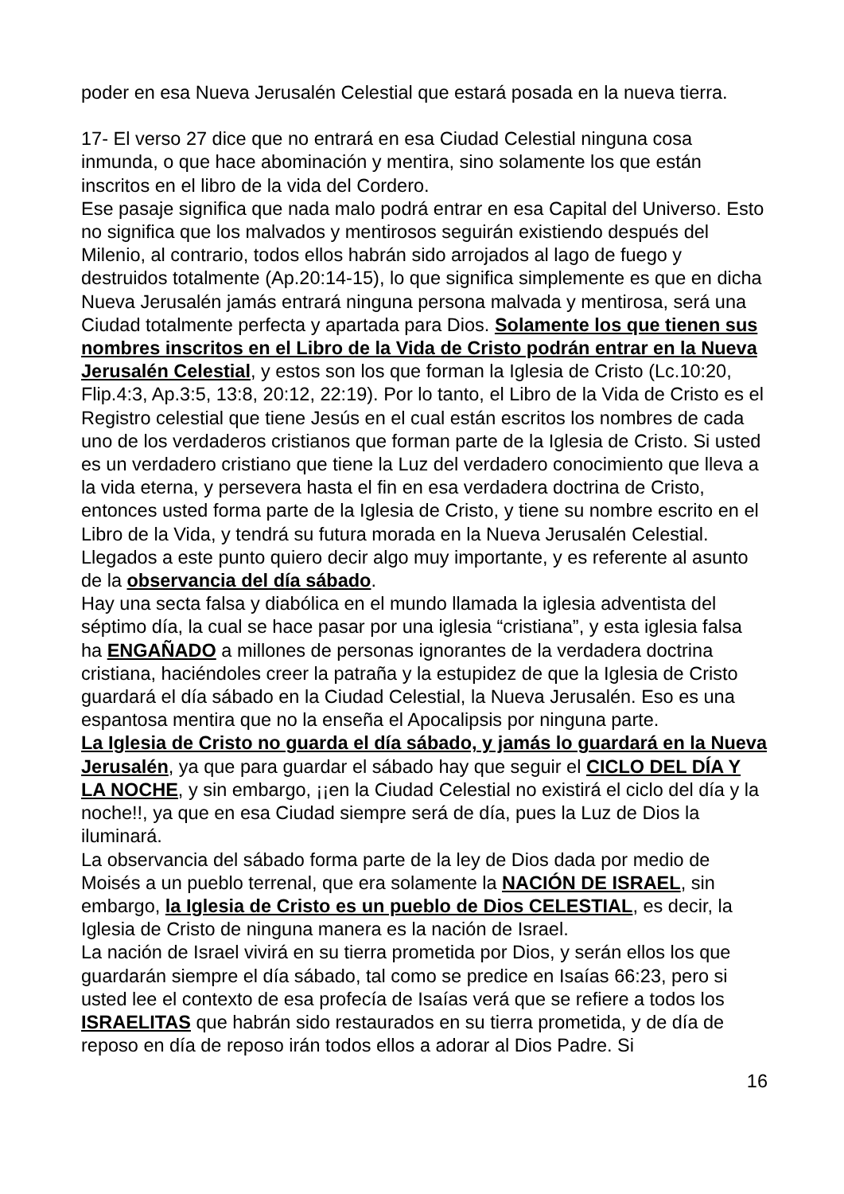poder en esa Nueva Jerusalén Celestial que estará posada en la nueva tierra.
17- El verso 27 dice que no entrará en esa Ciudad Celestial ninguna cosa inmunda, o que hace abominación y mentira, sino solamente los que están inscritos en el libro de la vida del Cordero.
Ese pasaje significa que nada malo podrá entrar en esa Capital del Universo. Esto no significa que los malvados y mentirosos seguirán existiendo después del Milenio, al contrario, todos ellos habrán sido arrojados al lago de fuego y destruidos totalmente (Ap.20:14-15), lo que significa simplemente es que en dicha Nueva Jerusalén jamás entrará ninguna persona malvada y mentirosa, será una Ciudad totalmente perfecta y apartada para Dios. Solamente los que tienen sus nombres inscritos en el Libro de la Vida de Cristo podrán entrar en la Nueva Jerusalén Celestial, y estos son los que forman la Iglesia de Cristo (Lc.10:20, Flip.4:3, Ap.3:5, 13:8, 20:12, 22:19). Por lo tanto, el Libro de la Vida de Cristo es el Registro celestial que tiene Jesús en el cual están escritos los nombres de cada uno de los verdaderos cristianos que forman parte de la Iglesia de Cristo. Si usted es un verdadero cristiano que tiene la Luz del verdadero conocimiento que lleva a la vida eterna, y persevera hasta el fin en esa verdadera doctrina de Cristo, entonces usted forma parte de la Iglesia de Cristo, y tiene su nombre escrito en el Libro de la Vida, y tendrá su futura morada en la Nueva Jerusalén Celestial.
Llegados a este punto quiero decir algo muy importante, y es referente al asunto de la observancia del día sábado.
Hay una secta falsa y diabólica en el mundo llamada la iglesia adventista del séptimo día, la cual se hace pasar por una iglesia “cristiana”, y esta iglesia falsa ha ENGAÑADO a millones de personas ignorantes de la verdadera doctrina cristiana, haciéndoles creer la patraña y la estupidez de que la Iglesia de Cristo guardará el día sábado en la Ciudad Celestial, la Nueva Jerusalén. Eso es una espantosa mentira que no la enseña el Apocalipsis por ninguna parte.
La Iglesia de Cristo no guarda el día sábado, y jamás lo guardará en la Nueva Jerusalén, ya que para guardar el sábado hay que seguir el CICLO DEL DÍA Y LA NOCHE, y sin embargo, ¡¡en la Ciudad Celestial no existirá el ciclo del día y la noche!!, ya que en esa Ciudad siempre será de día, pues la Luz de Dios la iluminará.
La observancia del sábado forma parte de la ley de Dios dada por medio de Moisés a un pueblo terrenal, que era solamente la NACIÓN DE ISRAEL, sin embargo, la Iglesia de Cristo es un pueblo de Dios CELESTIAL, es decir, la Iglesia de Cristo de ninguna manera es la nación de Israel.
La nación de Israel vivirá en su tierra prometida por Dios, y serán ellos los que guardarán siempre el día sábado, tal como se predice en Isaías 66:23, pero si usted lee el contexto de esa profecía de Isaías verá que se refiere a todos los ISRAELITAS que habrán sido restaurados en su tierra prometida, y de día de reposo en día de reposo irán todos ellos a adorar al Dios Padre. Si
16